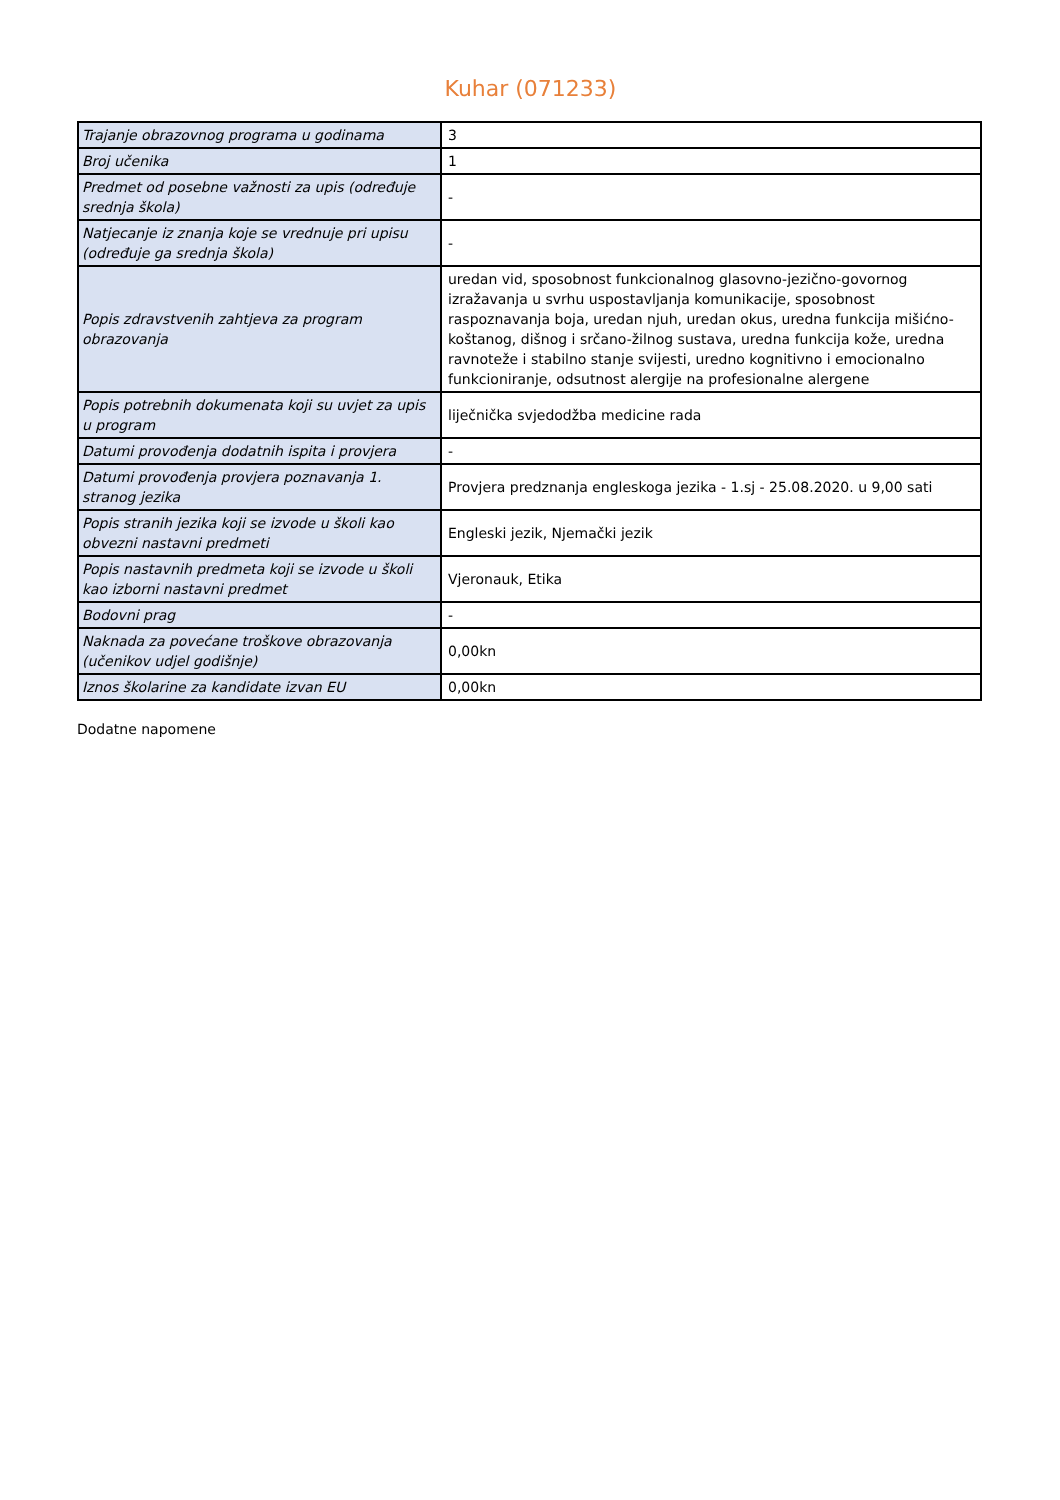Kuhar (071233)
| Trajanje obrazovnog programa u godinama | 3 |
| Broj učenika | 1 |
| Predmet od posebne važnosti za upis (određuje srednja škola) | - |
| Natjecanje iz znanja koje se vrednuje pri upisu (određuje ga srednja škola) | - |
| Popis zdravstvenih zahtjeva za program obrazovanja | uredan vid, sposobnost funkcionalnog glasovno-jezično-govornog izražavanja u svrhu uspostavljanja komunikacije, sposobnost raspoznavanja boja, uredan njuh, uredan okus, uredna funkcija mišićno-koštanog, dišnog i srčano-žilnog sustava, uredna funkcija kože, uredna ravnoteže i stabilno stanje svijesti, uredno kognitivno i emocionalno funkcioniranje, odsutnost alergije na profesionalne alergene |
| Popis potrebnih dokumenata koji su uvjet za upis u program | liječnička svjedodžba medicine rada |
| Datumi provođenja dodatnih ispita i provjera | - |
| Datumi provođenja provjera poznavanja 1. stranog jezika | Provjera predznanja engleskoga jezika - 1.sj - 25.08.2020. u 9,00 sati |
| Popis stranih jezika koji se izvode u školi kao obvezni nastavni predmeti | Engleski jezik, Njemački jezik |
| Popis nastavnih predmeta koji se izvode u školi kao izborni nastavni predmet | Vjeronauk, Etika |
| Bodovni prag | - |
| Naknada za povećane troškove obrazovanja (učenikov udjel godišnje) | 0,00kn |
| Iznos školarine za kandidate izvan EU | 0,00kn |
Dodatne napomene